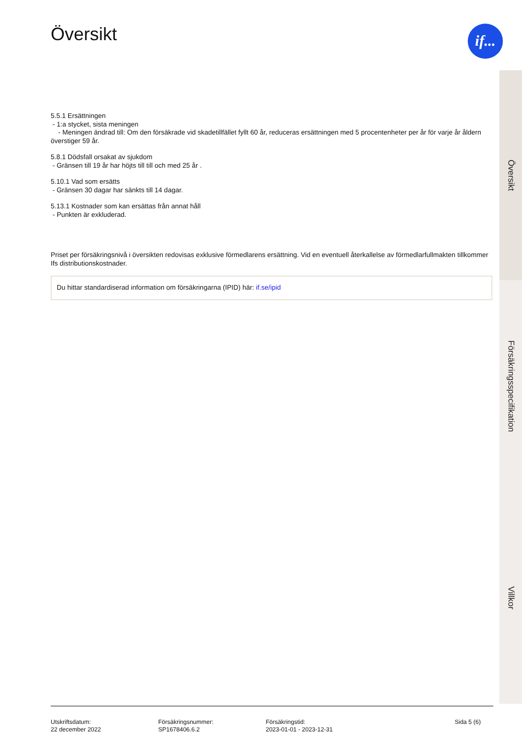Översikt
5.5.1 Ersättningen
- 1:a stycket, sista meningen
- Meningen ändrad till: Om den försäkrade vid skadetillfället fyllt 60 år, reduceras ersättningen med 5 procentenheter per år för varje år åldern överstiger 59 år.
5.8.1 Dödsfall orsakat av sjukdom
- Gränsen till 19 år har höjts till till och med 25 år .
5.10.1 Vad som ersätts
- Gränsen 30 dagar har sänkts till 14 dagar.
5.13.1 Kostnader som kan ersättas från annat håll
- Punkten är exkluderad.
Priset per försäkringsnivå i översikten redovisas exklusive förmedlarens ersättning. Vid en eventuell återkallelse av förmedlarfullmakten tillkommer Ifs distributionskostnader.
Du hittar standardiserad information om försäkringarna (IPID) här: if.se/ipid
if...
Översikt
Försäkringsspecifikation
Villkor
Utskriftsdatum:
22 december 2022
Försäkringsnummer:
SP1678406.6.2
Försäkringstid:
2023-01-01 - 2023-12-31
Sida 5 (6)